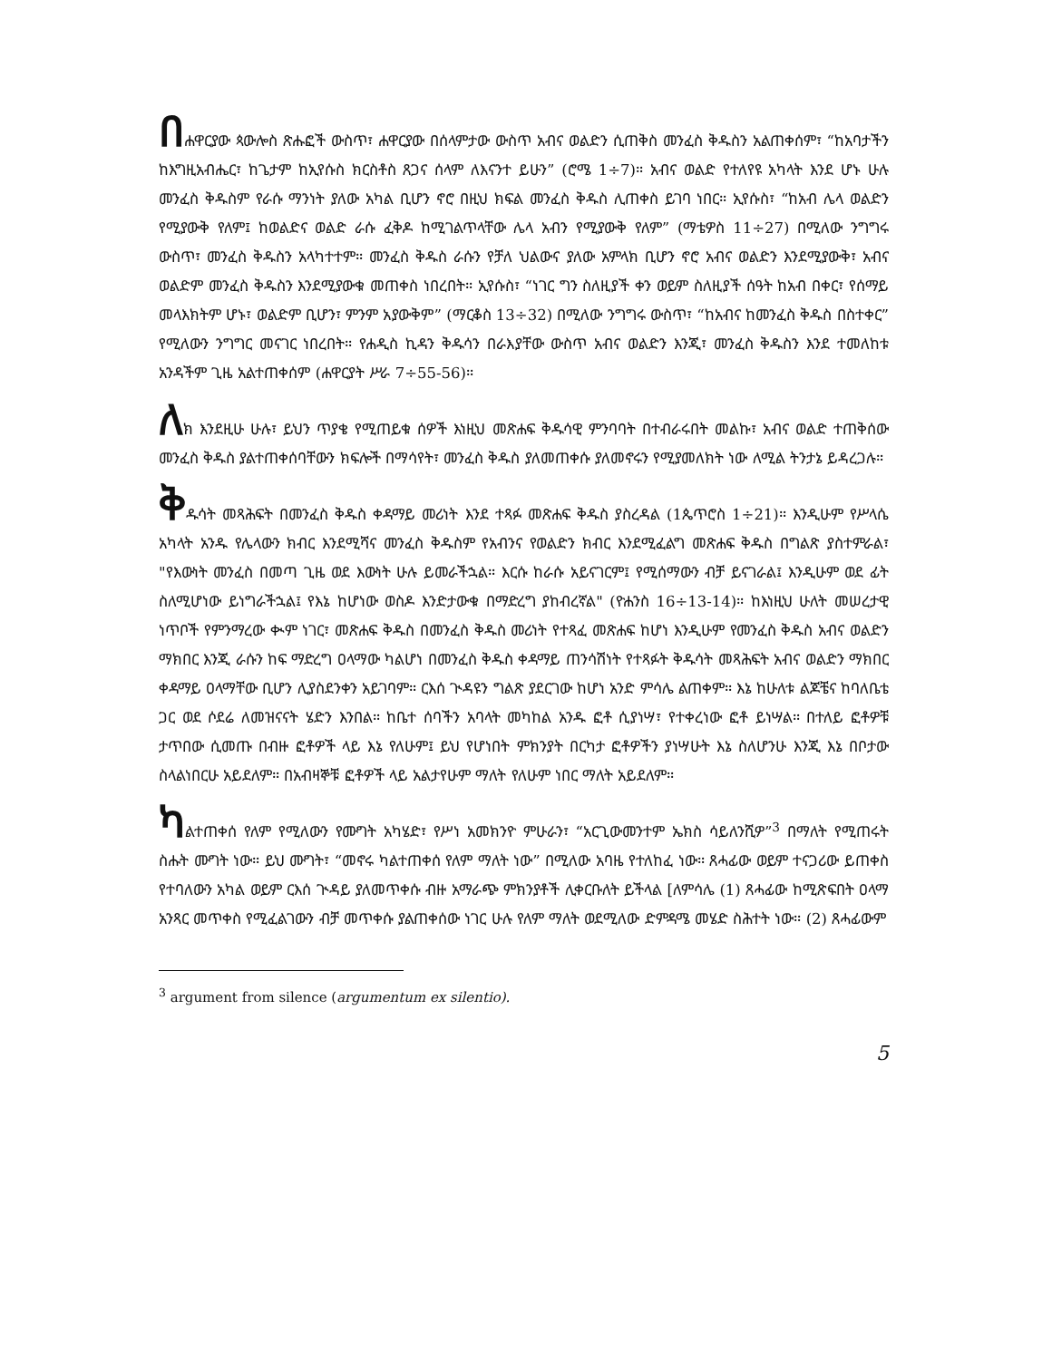በሐዋርያው ጳውሎስ ጽሑፎች ውስጥ፣ ሐዋርያው በሰላምታው ውስጥ አብና ወልድን ሲጠቅስ መንፈስ ቅዱስን አልጠቀሰም፣ “ከአባታችን ከእግዚአብሔር፣ ከጌታም ከኢየሱስ ክርስቶስ ጸጋና ሰላም ለእናንተ ይሁን” (ሮሜ 1÷7)። አብና ወልድ የተለየዩ አካላት እንደ ሆኑ ሁሉ መንፈስ ቅዱስም የራሱ ማንነት ያለው አካል ቢሆን ኖሮ በዚህ ክፍል መንፈስ ቅዱስ ሊጠቀስ ይገባ ነበር። ኢየሱስ፣ “ከአብ ሌላ ወልድን የሚያውቅ የለም፤ ከወልድና ወልድ ራሱ ፈቅዶ ከሚገልጥላቸው ሌላ አብን የሚያውቅ የለም” (ማቴዎስ 11÷27) በሚለው ንግግሩ ውስጥ፣ መንፈስ ቅዱስን አላካተተም። መንፈስ ቅዱስ ራሱን የቻለ ህልውና ያለው አምላክ ቢሆን ኖሮ አብና ወልድን እንደሚያውቅ፣ አብና ወልድም መንፈስ ቅዱስን እንደሚያውቁ መጠቀስ ነበረበት። ኢየሱስ፣ “ነገር ግን ስለዚያች ቀን ወይም ስለዚያች ሰዓት ከአብ በቀር፣ የሰማይ መላእክትም ሆኑ፣ ወልድም ቢሆን፣ ምንም አያውቅም” (ማርቆስ 13÷32) በሚለው ንግግሩ ውስጥ፣ “ከአብና ከመንፈስ ቅዱስ በስተቀር” የሚለውን ንግግር መናገር ነበረበት። የሐዲስ ኪዳን ቅዱሳን በራእያቸው ውስጥ አብና ወልድን እንጂ፣ መንፈስ ቅዱስን እንደ ተመለከቱ አንዳችም ጊዜ አልተጠቀሰም (ሐዋርያት ሥራ 7÷55-56)።
ለክ እንደዚሁ ሁሉ፣ ይህን ጥያቄ የሚጠይቁ ሰዎች እነዚህ መጽሐፍ ቅዱሳዊ ምንባባት በተብራሩበት መልኩ፣ አብና ወልድ ተጠቅሰው መንፈስ ቅዱስ ያልተጠቀሰባቸውን ክፍሎች በማሳየት፣ መንፈስ ቅዱስ ያለመጠቀሱ ያለመኖሩን የሚያመለክት ነው ለሚል ትንታኔ ይዳረጋሉ።
ቅዱሳት መጻሕፍት በመንፈስ ቅዱስ ቀዳማይ መሪነት እንደ ተጻፉ መጽሐፍ ቅዱስ ያስረዳል (1ጴጥሮስ 1÷21)። እንዲሁም የሥላሴ አካላት አንዱ የሌላውን ክብር እንደሚሻና መንፈስ ቅዱስም የአብንና የወልድን ክብር እንደሚፈልግ መጽሐፍ ቅዱስ በግልጽ ያስተምራል፣ "የእውነት መንፈስ በመጣ ጊዜ ወደ እውነት ሁሉ ይመራችኋል። እርሱ ከራሱ አይናገርም፤ የሚሰማውን ብቻ ይናገራል፤ እንዲሁም ወደ ፊት ስለሚሆነው ይነግራችኋል፤ የእኔ ከሆነው ወስዶ እንድታውቁ በማድረግ ያከብረኛል" (ዮሐንስ 16÷13-14)። ከእነዚህ ሁለት መሠረታዊ ነጥቦች የምንማረው ቊም ነገር፣ መጽሐፍ ቅዱስ በመንፈስ ቅዱስ መሪነት የተጻፈ መጽሐፍ ከሆነ እንዲሁም የመንፈስ ቅዱስ አብና ወልድን ማክበር እንጂ ራሱን ከፍ ማድረግ ዐላማው ካልሆነ በመንፈስ ቅዱስ ቀዳማይ ጠንሳሽነት የተጻፉት ቅዱሳት መጻሕፍት አብና ወልድን ማክበር ቀዳማይ ዐላማቸው ቢሆን ሊያስደንቀን አይገባም። ርእሰ ጒዳዩን ግልጽ ያደርገው ከሆነ አንድ ምሳሌ ልጠቀም። እኔ ከሁለቱ ልጆቼና ከባለቤቴ ጋር ወደ ሶደሬ ለመዝናናት ሄድን እንበል። ከቤተ ሰባችን አባላት መካከል አንዱ ፎቶ ሲያነሣ፣ የተቀረነው ፎቶ ይነሣል። በተለይ ፎቶዎቹ ታጥበው ሲመጡ በብዙ ፎቶዎች ላይ እኔ የለሁም፤ ይህ የሆነበት ምክንያት በርካታ ፎቶዎችን ያነሣሁት እኔ ስለሆንሁ እንጂ እኔ በቦታው ስላልነበርሁ አይደለም። በአብዛኞቹ ፎቶዎች ላይ አልታየሁም ማለት የለሁም ነበር ማለት አይደለም።
ካልተጠቀሰ የለም የሚለውን የሙግት አካሄድ፣ የሥነ አመክንዮ ምሁራን፣ “አርጊውመንተም ኤክስ ሳይለንሺዎ”<sup>3</sup> በማለት የሚጠሩት ስሑት ሙግት ነው። ይህ ሙግት፣ “መኖሩ ካልተጠቀሰ የለም ማለት ነው” በሚለው አባዜ የተለከፈ ነው። ጸሓፊው ወይም ተናጋሪው ይጠቀስ የተባለውን አካል ወይም ርእሰ ጒዳይ ያለመጥቀሱ ብዙ አማራጭ ምክንያቶች ሊቀርቡለት ይችላል [ለምሳሌ (1) ጸሓፊው ከሚጽፍበት ዐላማ አንጻር መጥቀስ የሚፈልገውን ብቻ መጥቀሱ ያልጠቀሰው ነገር ሁሉ የለም ማለት ወደሚለው ድምዳሜ መሄድ ስሕተት ነው። (2) ጸሓፊውም
<sup>3</sup> argument from silence (argumentum ex silentio).
5